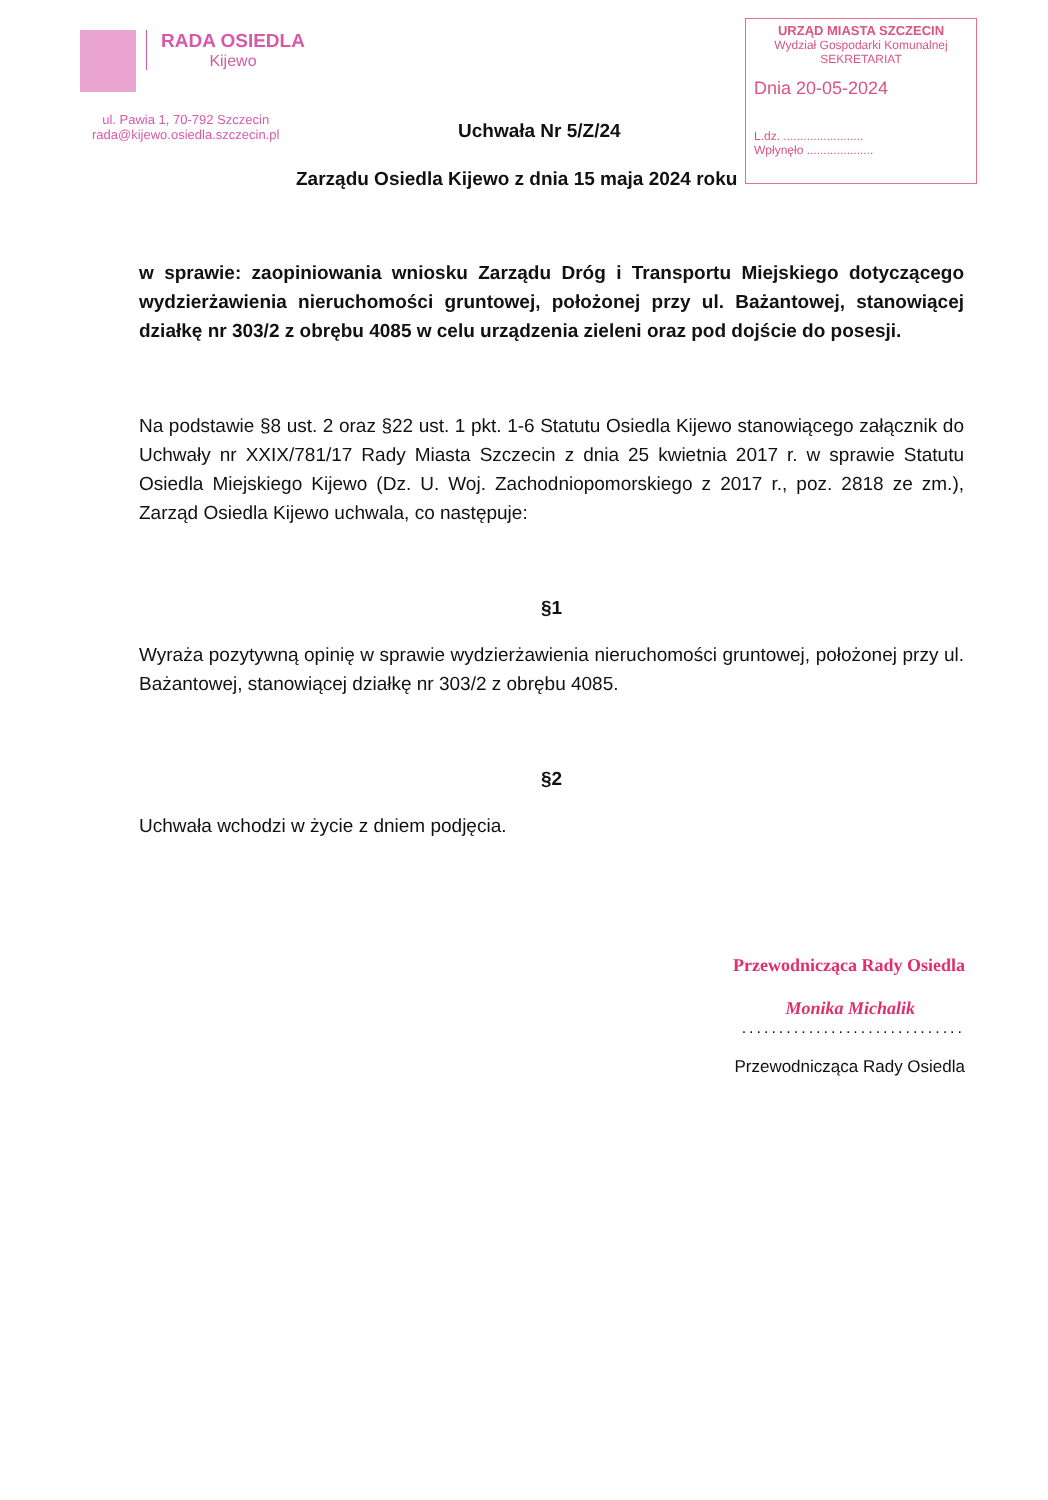RADA OSIEDLA Kijewo
ul. Pawia 1, 70-792 Szczecin
rada@kijewo.osiedla.szczecin.pl
URZĄD MIASTA SZCZECIN
Wydział Gospodarki Komunalnej
SEKRETARIAT
Dnia 20-05-2024
L.dz. ........................
Wpłynęło ....................
Uchwała Nr 5/Z/24
Zarządu Osiedla Kijewo z dnia 15 maja 2024 roku
w sprawie: zaopiniowania wniosku Zarządu Dróg i Transportu Miejskiego dotyczącego wydzierżawienia nieruchomości gruntowej, położonej przy ul. Bażantowej, stanowiącej działkę nr 303/2 z obrębu 4085 w celu urządzenia zieleni oraz pod dojście do posesji.
Na podstawie §8 ust. 2 oraz §22 ust. 1 pkt. 1-6 Statutu Osiedla Kijewo stanowiącego załącznik do Uchwały nr XXIX/781/17 Rady Miasta Szczecin z dnia 25 kwietnia 2017 r. w sprawie Statutu Osiedla Miejskiego Kijewo (Dz. U. Woj. Zachodniopomorskiego z 2017 r., poz. 2818 ze zm.), Zarząd Osiedla Kijewo uchwala, co następuje:
§1
Wyraża pozytywną opinię w sprawie wydzierżawienia nieruchomości gruntowej, położonej przy ul. Bażantowej, stanowiącej działkę nr 303/2 z obrębu 4085.
§2
Uchwała wchodzi w życie z dniem podjęcia.
Przewodnicząca Rady Osiedla
Monika Michalik
..............................
Przewodnicząca Rady Osiedla